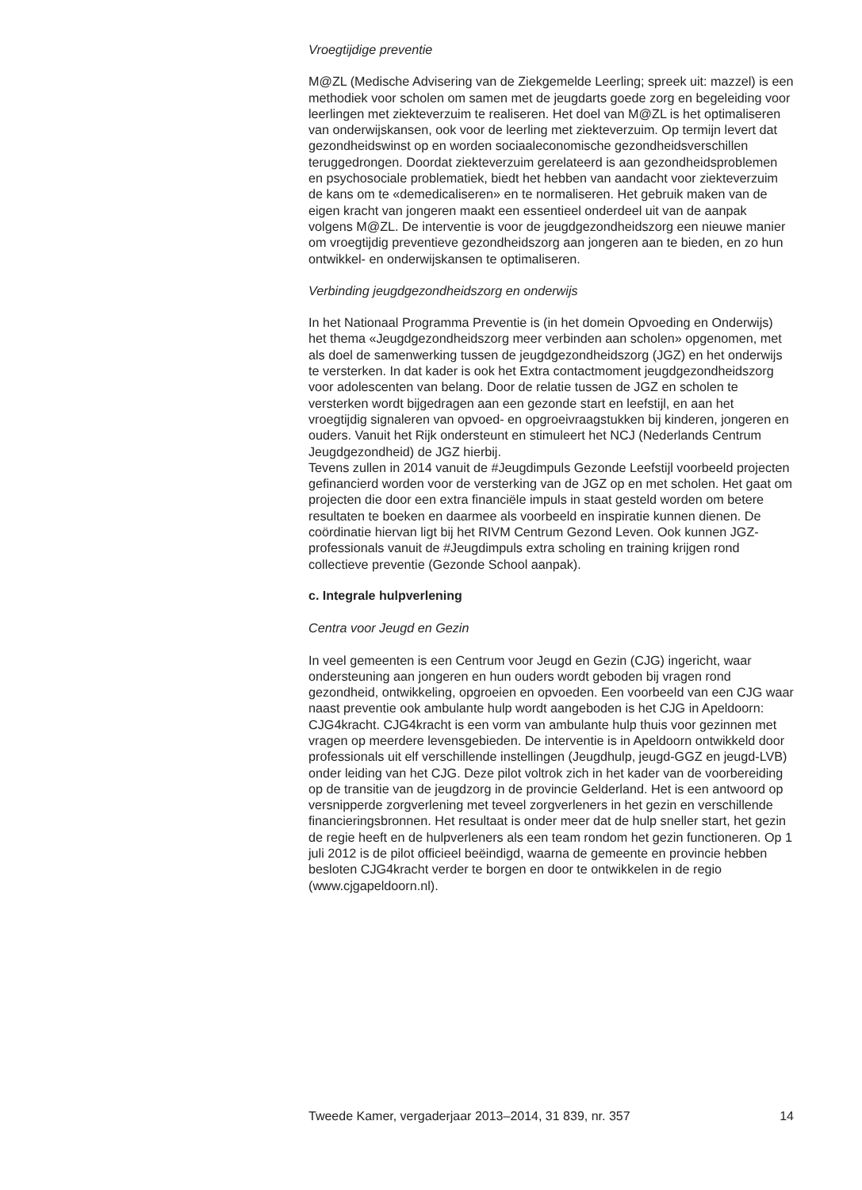Vroegtijdige preventie
M@ZL (Medische Advisering van de Ziekgemelde Leerling; spreek uit: mazzel) is een methodiek voor scholen om samen met de jeugdarts goede zorg en begeleiding voor leerlingen met ziekteverzuim te realiseren. Het doel van M@ZL is het optimaliseren van onderwijskansen, ook voor de leerling met ziekteverzuim. Op termijn levert dat gezondheidswinst op en worden sociaaleconomische gezondheidsverschillen teruggedrongen. Doordat ziekteverzuim gerelateerd is aan gezondheidsproblemen en psychosociale problematiek, biedt het hebben van aandacht voor ziekteverzuim de kans om te «demedicaliseren» en te normaliseren. Het gebruik maken van de eigen kracht van jongeren maakt een essentieel onderdeel uit van de aanpak volgens M@ZL. De interventie is voor de jeugdgezondheidszorg een nieuwe manier om vroegtijdig preventieve gezondheidszorg aan jongeren aan te bieden, en zo hun ontwikkel- en onderwijskansen te optimaliseren.
Verbinding jeugdgezondheidszorg en onderwijs
In het Nationaal Programma Preventie is (in het domein Opvoeding en Onderwijs) het thema «Jeugdgezondheidszorg meer verbinden aan scholen» opgenomen, met als doel de samenwerking tussen de jeugdgezondheidszorg (JGZ) en het onderwijs te versterken. In dat kader is ook het Extra contactmoment jeugdgezondheidszorg voor adolescenten van belang. Door de relatie tussen de JGZ en scholen te versterken wordt bijgedragen aan een gezonde start en leefstijl, en aan het vroegtijdig signaleren van opvoed- en opgroeivraagstukken bij kinderen, jongeren en ouders. Vanuit het Rijk ondersteunt en stimuleert het NCJ (Nederlands Centrum Jeugdgezondheid) de JGZ hierbij.
Tevens zullen in 2014 vanuit de #Jeugdimpuls Gezonde Leefstijl voorbeeld projecten gefinancierd worden voor de versterking van de JGZ op en met scholen. Het gaat om projecten die door een extra financiële impuls in staat gesteld worden om betere resultaten te boeken en daarmee als voorbeeld en inspiratie kunnen dienen. De coördinatie hiervan ligt bij het RIVM Centrum Gezond Leven. Ook kunnen JGZ-professionals vanuit de #Jeugdimpuls extra scholing en training krijgen rond collectieve preventie (Gezonde School aanpak).
c. Integrale hulpverlening
Centra voor Jeugd en Gezin
In veel gemeenten is een Centrum voor Jeugd en Gezin (CJG) ingericht, waar ondersteuning aan jongeren en hun ouders wordt geboden bij vragen rond gezondheid, ontwikkeling, opgroeien en opvoeden. Een voorbeeld van een CJG waar naast preventie ook ambulante hulp wordt aangeboden is het CJG in Apeldoorn: CJG4kracht. CJG4kracht is een vorm van ambulante hulp thuis voor gezinnen met vragen op meerdere levensgebieden. De interventie is in Apeldoorn ontwikkeld door professionals uit elf verschillende instellingen (Jeugdhulp, jeugd-GGZ en jeugd-LVB) onder leiding van het CJG. Deze pilot voltrok zich in het kader van de voorbereiding op de transitie van de jeugdzorg in de provincie Gelderland. Het is een antwoord op versnipperde zorgverlening met teveel zorgverleners in het gezin en verschillende financieringsbronnen. Het resultaat is onder meer dat de hulp sneller start, het gezin de regie heeft en de hulpverleners als een team rondom het gezin functioneren. Op 1 juli 2012 is de pilot officieel beëindigd, waarna de gemeente en provincie hebben besloten CJG4kracht verder te borgen en door te ontwikkelen in de regio (www.cjgapeldoorn.nl).
Tweede Kamer, vergaderjaar 2013–2014, 31 839, nr. 357 14